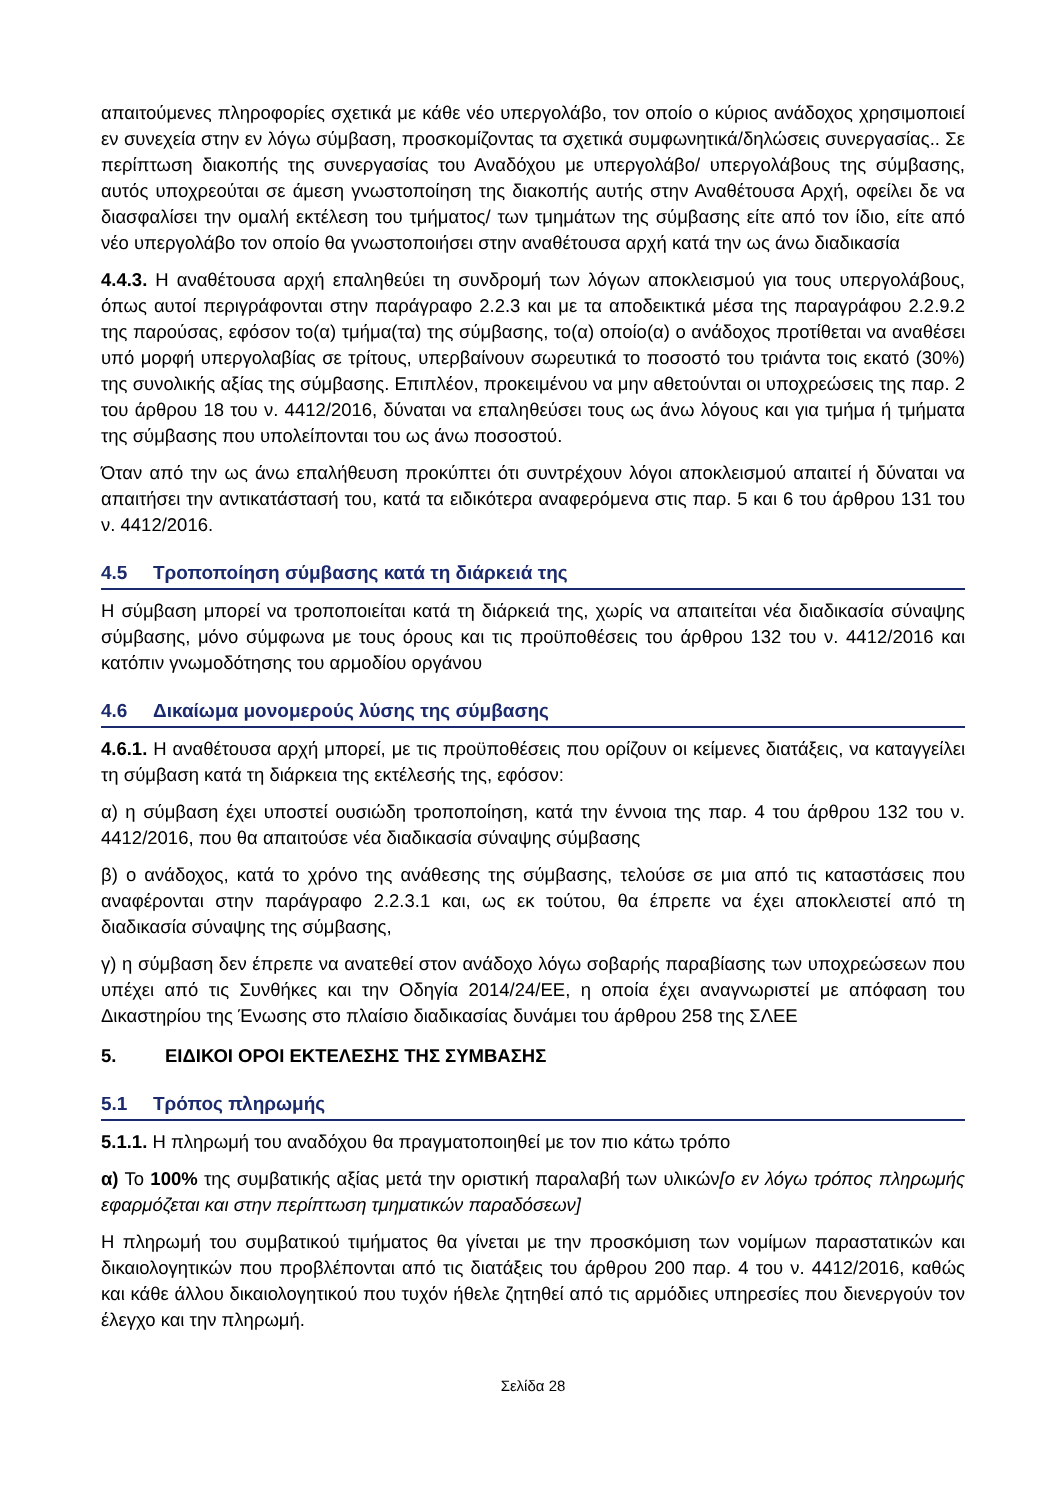απαιτούμενες πληροφορίες σχετικά με κάθε νέο υπεργολάβο, τον οποίο ο κύριος ανάδοχος χρησιμοποιεί εν συνεχεία στην εν λόγω σύμβαση, προσκομίζοντας τα σχετικά συμφωνητικά/δηλώσεις συνεργασίας.. Σε περίπτωση διακοπής της συνεργασίας του Αναδόχου με υπεργολάβο/ υπεργολάβους της σύμβασης, αυτός υποχρεούται σε άμεση γνωστοποίηση της διακοπής αυτής στην Αναθέτουσα Αρχή, οφείλει δε να διασφαλίσει την ομαλή εκτέλεση του τμήματος/ των τμημάτων της σύμβασης είτε από τον ίδιο, είτε από νέο υπεργολάβο τον οποίο θα γνωστοποιήσει στην αναθέτουσα αρχή κατά την ως άνω διαδικασία
4.4.3. Η αναθέτουσα αρχή επαληθεύει τη συνδρομή των λόγων αποκλεισμού για τους υπεργολάβους, όπως αυτοί περιγράφονται στην παράγραφο 2.2.3 και με τα αποδεικτικά μέσα της παραγράφου 2.2.9.2 της παρούσας, εφόσον το(α) τμήμα(τα) της σύμβασης, το(α) οποίο(α) ο ανάδοχος προτίθεται να αναθέσει υπό μορφή υπεργολαβίας σε τρίτους, υπερβαίνουν σωρευτικά το ποσοστό του τριάντα τοις εκατό (30%) της συνολικής αξίας της σύμβασης. Επιπλέον, προκειμένου να μην αθετούνται οι υποχρεώσεις της παρ. 2 του άρθρου 18 του ν. 4412/2016, δύναται να επαληθεύσει τους ως άνω λόγους και για τμήμα ή τμήματα της σύμβασης που υπολείπονται του ως άνω ποσοστού.
Όταν από την ως άνω επαλήθευση προκύπτει ότι συντρέχουν λόγοι αποκλεισμού απαιτεί ή δύναται να απαιτήσει την αντικατάστασή του, κατά τα ειδικότερα αναφερόμενα στις παρ. 5 και 6 του άρθρου 131 του ν. 4412/2016.
4.5 Τροποποίηση σύμβασης κατά τη διάρκειά της
Η σύμβαση μπορεί να τροποποιείται κατά τη διάρκειά της, χωρίς να απαιτείται νέα διαδικασία σύναψης σύμβασης, μόνο σύμφωνα με τους όρους και τις προϋποθέσεις του άρθρου 132 του ν. 4412/2016 και κατόπιν γνωμοδότησης του αρμοδίου οργάνου
4.6 Δικαίωμα μονομερούς λύσης της σύμβασης
4.6.1. Η αναθέτουσα αρχή μπορεί, με τις προϋποθέσεις που ορίζουν οι κείμενες διατάξεις, να καταγγείλει τη σύμβαση κατά τη διάρκεια της εκτέλεσής της, εφόσον:
α) η σύμβαση έχει υποστεί ουσιώδη τροποποίηση, κατά την έννοια της παρ. 4 του άρθρου 132 του ν. 4412/2016, που θα απαιτούσε νέα διαδικασία σύναψης σύμβασης
β) ο ανάδοχος, κατά το χρόνο της ανάθεσης της σύμβασης, τελούσε σε μια από τις καταστάσεις που αναφέρονται στην παράγραφο 2.2.3.1 και, ως εκ τούτου, θα έπρεπε να έχει αποκλειστεί από τη διαδικασία σύναψης της σύμβασης,
γ) η σύμβαση δεν έπρεπε να ανατεθεί στον ανάδοχο λόγω σοβαρής παραβίασης των υποχρεώσεων που υπέχει από τις Συνθήκες και την Οδηγία 2014/24/ΕΕ, η οποία έχει αναγνωριστεί με απόφαση του Δικαστηρίου της Ένωσης στο πλαίσιο διαδικασίας δυνάμει του άρθρου 258 της ΣΛΕΕ
5. ΕΙΔΙΚΟΙ ΟΡΟΙ ΕΚΤΕΛΕΣΗΣ ΤΗΣ ΣΥΜΒΑΣΗΣ
5.1 Τρόπος πληρωμής
5.1.1. Η πληρωμή του αναδόχου θα πραγματοποιηθεί με τον πιο κάτω τρόπο
α) Το 100% της συμβατικής αξίας μετά την οριστική παραλαβή των υλικών[ο εν λόγω τρόπος πληρωμής εφαρμόζεται και στην περίπτωση τμηματικών παραδόσεων]
Η πληρωμή του συμβατικού τιμήματος θα γίνεται με την προσκόμιση των νομίμων παραστατικών και δικαιολογητικών που προβλέπονται από τις διατάξεις του άρθρου 200 παρ. 4 του ν. 4412/2016, καθώς και κάθε άλλου δικαιολογητικού που τυχόν ήθελε ζητηθεί από τις αρμόδιες υπηρεσίες που διενεργούν τον έλεγχο και την πληρωμή.
Σελίδα 28